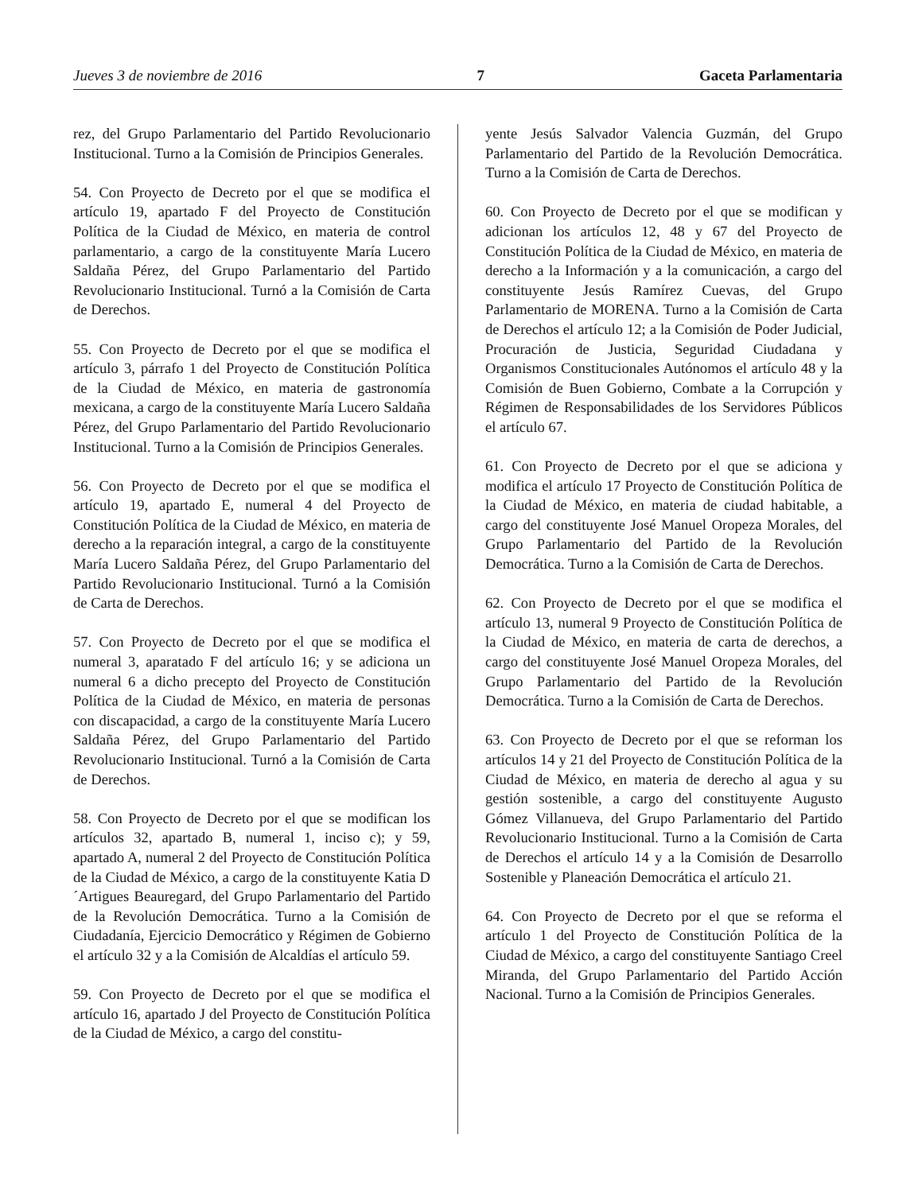Jueves 3 de noviembre de 2016 7 Gaceta Parlamentaria
rez, del Grupo Parlamentario del Partido Revolucionario Institucional. Turno a la Comisión de Principios Generales.
54. Con Proyecto de Decreto por el que se modifica el artículo 19, apartado F del Proyecto de Constitución Política de la Ciudad de México, en materia de control parlamentario, a cargo de la constituyente María Lucero Saldaña Pérez, del Grupo Parlamentario del Partido Revolucionario Institucional. Turnó a la Comisión de Carta de Derechos.
55. Con Proyecto de Decreto por el que se modifica el artículo 3, párrafo 1 del Proyecto de Constitución Política de la Ciudad de México, en materia de gastronomía mexicana, a cargo de la constituyente María Lucero Saldaña Pérez, del Grupo Parlamentario del Partido Revolucionario Institucional. Turno a la Comisión de Principios Generales.
56. Con Proyecto de Decreto por el que se modifica el artículo 19, apartado E, numeral 4 del Proyecto de Constitución Política de la Ciudad de México, en materia de derecho a la reparación integral, a cargo de la constituyente María Lucero Saldaña Pérez, del Grupo Parlamentario del Partido Revolucionario Institucional. Turnó a la Comisión de Carta de Derechos.
57. Con Proyecto de Decreto por el que se modifica el numeral 3, aparatado F del artículo 16; y se adiciona un numeral 6 a dicho precepto del Proyecto de Constitución Política de la Ciudad de México, en materia de personas con discapacidad, a cargo de la constituyente María Lucero Saldaña Pérez, del Grupo Parlamentario del Partido Revolucionario Institucional. Turnó a la Comisión de Carta de Derechos.
58. Con Proyecto de Decreto por el que se modifican los artículos 32, apartado B, numeral 1, inciso c); y 59, apartado A, numeral 2 del Proyecto de Constitución Política de la Ciudad de México, a cargo de la constituyente Katia D´Artigues Beauregard, del Grupo Parlamentario del Partido de la Revolución Democrática. Turno a la Comisión de Ciudadanía, Ejercicio Democrático y Régimen de Gobierno el artículo 32 y a la Comisión de Alcaldías el artículo 59.
59. Con Proyecto de Decreto por el que se modifica el artículo 16, apartado J del Proyecto de Constitución Política de la Ciudad de México, a cargo del constitu-
yente Jesús Salvador Valencia Guzmán, del Grupo Parlamentario del Partido de la Revolución Democrática. Turno a la Comisión de Carta de Derechos.
60. Con Proyecto de Decreto por el que se modifican y adicionan los artículos 12, 48 y 67 del Proyecto de Constitución Política de la Ciudad de México, en materia de derecho a la Información y a la comunicación, a cargo del constituyente Jesús Ramírez Cuevas, del Grupo Parlamentario de MORENA. Turno a la Comisión de Carta de Derechos el artículo 12; a la Comisión de Poder Judicial, Procuración de Justicia, Seguridad Ciudadana y Organismos Constitucionales Autónomos el artículo 48 y la Comisión de Buen Gobierno, Combate a la Corrupción y Régimen de Responsabilidades de los Servidores Públicos el artículo 67.
61. Con Proyecto de Decreto por el que se adiciona y modifica el artículo 17 Proyecto de Constitución Política de la Ciudad de México, en materia de ciudad habitable, a cargo del constituyente José Manuel Oropeza Morales, del Grupo Parlamentario del Partido de la Revolución Democrática. Turno a la Comisión de Carta de Derechos.
62. Con Proyecto de Decreto por el que se modifica el artículo 13, numeral 9 Proyecto de Constitución Política de la Ciudad de México, en materia de carta de derechos, a cargo del constituyente José Manuel Oropeza Morales, del Grupo Parlamentario del Partido de la Revolución Democrática. Turno a la Comisión de Carta de Derechos.
63. Con Proyecto de Decreto por el que se reforman los artículos 14 y 21 del Proyecto de Constitución Política de la Ciudad de México, en materia de derecho al agua y su gestión sostenible, a cargo del constituyente Augusto Gómez Villanueva, del Grupo Parlamentario del Partido Revolucionario Institucional. Turno a la Comisión de Carta de Derechos el artículo 14 y a la Comisión de Desarrollo Sostenible y Planeación Democrática el artículo 21.
64. Con Proyecto de Decreto por el que se reforma el artículo 1 del Proyecto de Constitución Política de la Ciudad de México, a cargo del constituyente Santiago Creel Miranda, del Grupo Parlamentario del Partido Acción Nacional. Turno a la Comisión de Principios Generales.